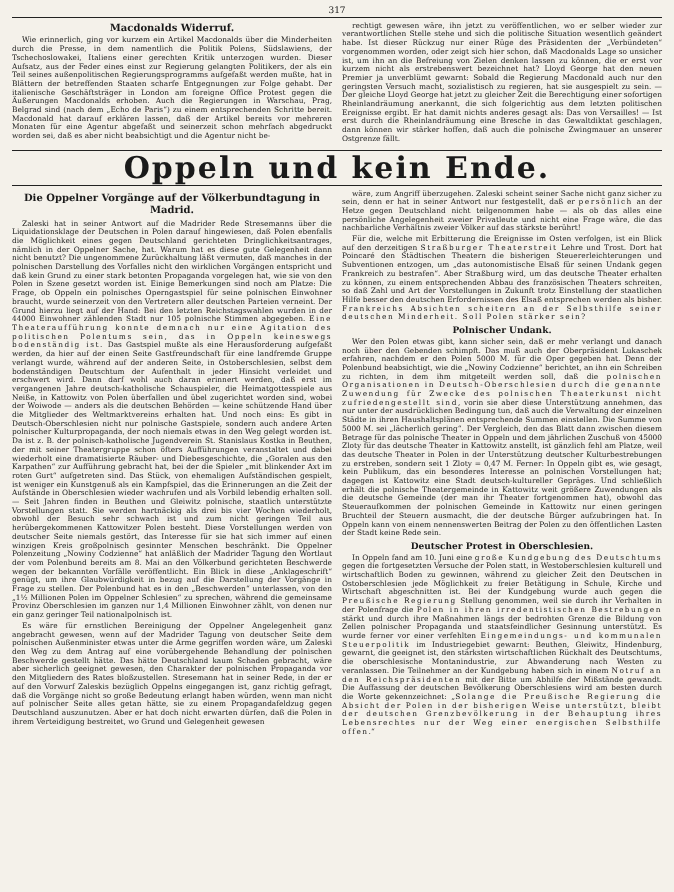317
Macdonalds Widerruf.
Wie erinnerlich, ging vor kurzem ein Artikel Macdonalds über die Minderheiten durch die Presse, in dem namentlich die Politik Polens, Südslawiens, der Tschechoslowakei, Italiens einer gerechten Kritik unterzogen wurden. Dieser Aufsatz, aus der Feder eines einst zur Regierung gelangten Politikers, der als ein Teil seines außenpolitischen Regierungsprogramms aufgefaßt werden mußte, hat in Blättern der betreffenden Staaten scharfe Entgegnungen zur Folge gehabt. Der italienische Geschäftsträger in London am foreigne Office Protest gegen die Äußerungen Macdonalds erhoben. Auch die Regierungen in Warschau, Prag, Belgrad sind (nach dem „Echo de Paris“) zu einem entsprechenden Schritte bereit. Macdonald hat darauf erklären lassen, daß der Artikel bereits vor mehreren Monaten für eine Agentur abgefaßt und seinerzeit schon mehrfach abgedruckt worden sei, daß es aber nicht beabsichtigt und die Agentur nicht be-
rechtigt gewesen wäre, ihn jetzt zu veröffentlichen, wo er selber wieder zur verantwortlichen Stelle stehe und sich die politische Situation wesentlich geändert habe. Ist dieser Rückzug nur einer Rüge des Präsidenten der „Verbündeten“ vorgenommen worden, oder zeigt sich hier schon, daß Macdonalds Lage so unsicher ist, um ihn an die Befreiung von Zielen denken lassen zu können, die er erst vor kurzem nicht als erstrebenswert bezeichnet hat? Lloyd George hat den neuen Premier ja unverblümt gewarnt: Sobald die Regierung Macdonald auch nur den geringsten Versuch macht, sozialistisch zu regieren, hat sie ausgespielt zu sein. — Der gleiche Lloyd George hat jetzt zu gleicher Zeit die Berechtigung einer sofortigen Rheinlandräumung anerkannt, die sich folgerichtig aus dem letzten politischen Ereignisse ergibt. Er hat damit nichts anderes gesagt als: Das von Versailles! — Ist erst durch die Rheinlandräumung eine Bresche in das Gewaltdiktat geschlagen, dann können wir stärker hoffen, daß auch die polnische Zwingmauer an unserer Ostgrenze fällt.
Oppeln und kein Ende.
Die Oppelner Vorgänge auf der Völkerbundtagung in Madrid.
Zaleski hat in seiner Antwort auf die Madrider Rede Stresemanns über die Liquidationsklage der Deutschen in Polen darauf hingewiesen, daß Polen ebenfalls die Möglichkeit eines gegen Deutschland gerichteten Dringlichkeitsantrages, nämlich in der Oppelner Sache, hat. Warum hat es diese gute Gelegenheit dann nicht benutzt? Die ungenommene Zurückhaltung läßt vermuten, daß manches in der polnischen Darstellung des Vorfalles nicht den wirklichen Vorgängen entspricht und daß kein Grund zu einer stark betonten Propaganda vorgelegen hat, wie sie von den Polen in Szene gesetzt worden ist. Einige Bemerkungen sind noch am Platze: Die Frage, ob Oppeln ein polnisches Operngastspiel für seine polnischen Einwohner braucht, wurde seinerzeit von den Vertretern aller deutschen Parteien verneint. Der Grund hierzu liegt auf der Hand: Bei den letzten Reichstagswahlen wurden in der 44000 Einwohner zählenden Stadt nur 105 polnische Stimmen abgegeben. Eine Theateraufführung konnte demnach nur eine Agitation des politischen Polentums sein, das in Oppeln keineswegs bodenständig ist. Das Gastspiel mußte als eine Herausforderung aufgefaßt werden, da hier auf der einen Seite Gastfreundschaft für eine landfremde Gruppe verlangt wurde, während auf der anderen Seite, in Ostoberschlesien, selbst dem bodenständigen Deutschtum der Aufenthalt in jeder Hinsicht verleidet und erschwert wird. Dann darf wohl auch daran erinnert werden, daß erst im vergangenen Jahre deutsch-katholische Schauspieler, die Heimatgottesspiele aus Neiße, in Kattowitz von Polen überfallen und übel zugerichtet worden sind, wobei der Woiwode — anders als die deutschen Behörden — keine schützende Hand über die Mitglieder des Weltmarktvereins erhalten hat. Und noch eins: Es gibt in Deutsch-Oberschlesien nicht nur polnische Gastspiele, sondern auch andere Arten polnischer Kulturpropaganda, der noch niemals etwas in den Weg gelegt worden ist. Da ist z. B. der polnisch-katholische Jugendverein St. Stanislaus Kostka in Beuthen, der mit seiner Theatergruppe schon öfters Aufführungen veranstaltet und dabei wiederholt eine dramatisierte Räuber- und Diebesgeschichte, die „Goralen aus den Karpathen“ zur Aufführung gebracht hat, bei der die Spieler „mit blinkender Axt im roten Gurt“ aufgetreten sind. Das Stück, von ehemaligen Aufständischen gespielt, ist weniger ein Kunstgenuß als ein Kampfspiel, das die Erinnerungen an die Zeit der Aufstände in Oberschlesien wieder wachrufen und als Vorbild lebendig erhalten soll. — Seit Jahren finden in Beuthen und Gleiwitz polnische, staatlich unterstützte Vorstellungen statt. Sie werden hartnäckig als drei bis vier Wochen wiederholt, obwohl der Besuch sehr schwach ist und zum nicht geringen Teil aus herübergekommenen Kattowitzer Polen besteht. Diese Vorstellungen werden von deutscher Seite niemals gestört, das Interesse für sie hat sich immer auf einen winzigen Kreis großpolnisch gesinnter Menschen beschränkt. Die Oppelner Polenzeitung „Nowiny Codzienne“ hat anläßlich der Madrider Tagung den Wortlaut der vom Polenbund bereits am 8. Mai an den Völkerbund gerichteten Beschwerde wegen der bekannten Vorfälle veröffentlicht. Ein Blick in diese „Anklageschrift“ genügt, um ihre Glaubwürdigkeit in bezug auf die Darstellung der Vorgänge in Frage zu stellen. Der Polenbund hat es in den „Beschwerden“ unterlassen, von den „1½ Millionen Polen im Oppelner Schlesien“ zu sprechen, während die gemeinsame Provinz Oberschlesien im ganzen nur 1,4 Millionen Einwohner zählt, von denen nur ein ganz geringer Teil nationalpolnisch ist.
Es wäre für ernstlichen Bereinigung der Oppelner Angelegenheit ganz angebracht gewesen, wenn auf der Madrider Tagung von deutscher Seite dem polnischen Außenminister etwas unter die Arme gegriffen worden wäre, um Zaleski den Weg zu dem Antrag auf eine vorübergehende Behandlung der polnischen Beschwerde gestellt hätte. Das hätte Deutschland kaum Schaden gebracht, wäre aber sicherlich geeignet gewesen, den Charakter der polnischen Propaganda vor den Mitgliedern des Rates bloßzustellen. Stresemann hat in seiner Rede, in der er auf den Vorwurf Zaleskis bezüglich Oppelns eingegangen ist, ganz richtig gefragt, daß die Vorgänge nicht so große Bedeutung erlangt haben würden, wenn man nicht auf polnischer Seite alles getan hätte, sie zu einem Propagandafeldzug gegen Deutschland auszunutzen. Aber er hat doch nicht erwarten dürfen, daß die Polen in ihrem Verteidigung bestreitet, wo Grund und Gelegenheit gewesen
wäre, zum Angriff überzugehen. Zaleski scheint seiner Sache nicht ganz sicher zu sein, denn er hat in seiner Antwort nur festgestellt, daß er persönlich an der Hetze gegen Deutschland nicht teilgenommen habe — als ob das alles eine persönliche Angelegenheit zweier Privatleute und nicht eine Frage wäre, die das nachbarliche Verhältnis zweier Völker auf das stärkste berührt!
Für die, welche mit Erbitterung die Ereignisse im Osten verfolgen, ist ein Blick auf den derzeitigen Straßburger Theaterstreit Lehre und Trost. Dort hat Poincaré den Städtischen Theatern die bisherigen Steuererleichterungen und Subventionen entzogen, um „das autonomistische Elsaß für seinen Undank gegen Frankreich zu bestrafen“. Aber Straßburg wird, um das deutsche Theater erhalten zu können, zu einem entsprechenden Abbau des französischen Theaters schreiten, so daß Zahl und Art der Vorstellungen in Zukunft trotz Einstellung der staatlichen Hilfe besser den deutschen Erfordernissen des Elsaß entsprechen werden als bisher. Frankreichs Absichten scheitern an der Selbsthilfe seiner deutschen Minderheit. Soll Polen stärker sein?
Polnischer Undank.
Wer den Polen etwas gibt, kann sicher sein, daß er mehr verlangt und danach noch über den Gebenden schimpft. Das muß auch der Oberpräsident Lukaschek erfahren, nachdem er den Polen 5000 M. für die Oper gegeben hat. Denn der Polenbund beabsichtigt, wie die „Nowiny Codzienne“ berichtet, an ihn ein Schreiben zu richten, in dem ihm mitgeteilt werden soll, daß die polnischen Organisationen in Deutsch-Oberschlesien durch die genannte Zuwendung für Zwecke des polnischen Theaterkunst nicht zufriedengestellt sind, vorin sie aber diese Unterstützung annehmen, das nur unter der ausdrücklichen Bedingung tun, daß auch die Verwaltung der einzelnen Städte in ihren Haushaltsplänen entsprechende Summen einstellen. Die Summe von 5000 M. sei „lächerlich gering“. Der Vergleich, den das Blatt dann zwischen diesem Betrage für das polnische Theater in Oppeln und dem jährlichen Zuschuß von 45000 Zloty für das deutsche Theater in Kattowitz anstellt, ist gänzlich fehl am Platze, weil das deutsche Theater in Polen in der Unterstützung deutscher Kulturbestrebungen zu erstreben, sondern seit 1 Zloty = 0,47 M. Ferner: In Oppeln gibt es, wie gesagt, kein Publikum, das ein besonderes Interesse an polnischen Vorstellungen hat; dagegen ist Kattowitz eine Stadt deutsch-kultureller Gepräges. Und schließlich erhält die polnische Theatergemeinde in Kattowitz weit größere Zuwendungen als die deutsche Gemeinde (der man ihr Theater fortgenommen hat), obwohl das Steueraufkommen der polnischen Gemeinde in Kattowitz nur einen geringen Bruchteil der Steuern ausmacht, die der deutsche Bürger aufzubringen hat. In Oppeln kann von einem nennenswerten Beitrag der Polen zu den öffentlichen Lasten der Stadt keine Rede sein.
Deutscher Protest in Oberschlesien.
In Oppeln fand am 10. Juni eine große Kundgebung des Deutschtums gegen die fortgesetzten Versuche der Polen statt, in Westoberschlesien kulturell und wirtschaftlich Boden zu gewinnen, während zu gleicher Zeit den Deutschen in Ostoberschlesien jede Möglichkeit zu freier Betätigung in Schule, Kirche und Wirtschaft abgeschnitten ist. Bei der Kundgebung wurde auch gegen die Preußische Regierung Stellung genommen, weil sie durch ihr Verhalten in der Polenfrage die Polen in ihren irredentistischen Bestrebungen stärkt und durch ihre Maßnahmen längs der bedrohten Grenze die Bildung von Zellen polnischer Propaganda und staatsfeindlicher Gesinnung unterstützt. Es wurde ferner vor einer verfehlten Eingemeindungs- und kommunalen Steuerpolitik im Industriegebiet gewarnt: Beuthen, Gleiwitz, Hindenburg, gewarnt, die geeignet ist, den stärksten wirtschaftlichen Rückhalt des Deutschtums, die oberschlesische Montanindustrie, zur Abwanderung nach Westen zu veranlassen. Die Teilnehmer an der Kundgebung haben sich in einem Notruf an den Reichspräsidenten mit der Bitte um Abhilfe der Mißstände gewandt. Die Auffassung der deutschen Bevölkerung Oberschlesiens wird am besten durch die Worte gekennzeichnet: „Solange die Preußische Regierung die Absicht der Polen in der bisherigen Weise unterstützt, bleibt der deutschen Grenzbevölkerung in der Behauptung ihres Lebensrechtes nur der Weg einer energischen Selbsthilfe offen.“